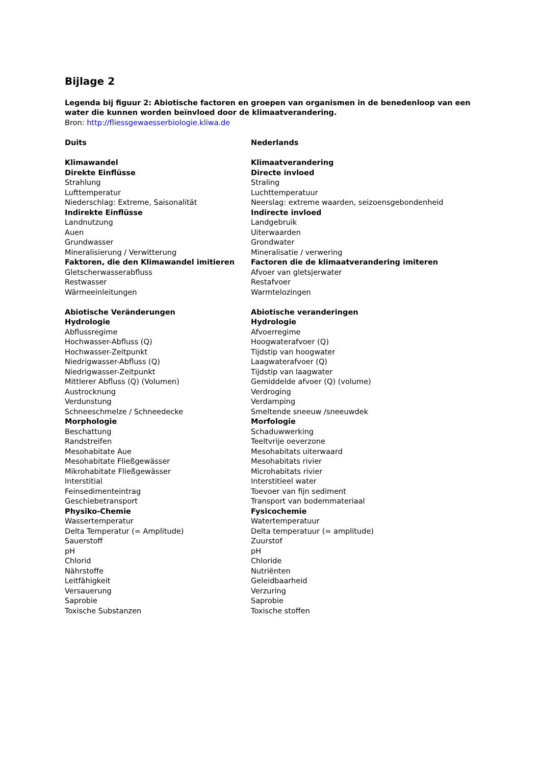Bijlage 2
Legenda bij figuur 2: Abiotische factoren en groepen van organismen in de benedenloop van een water die kunnen worden beïnvloed door de klimaatverandering.
Bron: http://fliessgewaesserbiologie.kliwa.de
| Duits | Nederlands |
| Klimawandel | Klimaatverandering |
| Direkte Einflüsse | Directe invloed |
| Strahlung | Straling |
| Lufttemperatur | Luchttemperatuur |
| Niederschlag: Extreme, Saisonalität | Neerslag: extreme waarden, seizoensgebondenheid |
| Indirekte Einflüsse | Indirecte invloed |
| Landnutzung | Landgebruik |
| Auen | Uiterwaarden |
| Grundwasser | Grondwater |
| Mineralisierung / Verwitterung | Mineralisatie / verwering |
| Faktoren, die den Klimawandel imitieren | Factoren die de klimaatverandering imiteren |
| Gletscherwasserabfluss | Afvoer van gletsjerwater |
| Restwasser | Restafvoer |
| Wärmeeinleitungen | Warmtelozingen |
| Abiotische Veränderungen | Abiotische veranderingen |
| Hydrologie | Hydrologie |
| Abflussregime | Afvoerregime |
| Hochwasser-Abfluss (Q) | Hoogwaterafvoer (Q) |
| Hochwasser-Zeitpunkt | Tijdstip van hoogwater |
| Niedrigwasser-Abfluss (Q) | Laagwaterafvoer (Q) |
| Niedrigwasser-Zeitpunkt | Tijdstip van laagwater |
| Mittlerer Abfluss (Q) (Volumen) | Gemiddelde afvoer (Q) (volume) |
| Austrocknung | Verdroging |
| Verdunstung | Verdamping |
| Schneeschmelze / Schneedecke | Smeltende sneeuw /sneeuwdek |
| Morphologie | Morfologie |
| Beschattung | Schaduwwerking |
| Randstreifen | Teeltvrije oeverzone |
| Mesohabitate Aue | Mesohabitats uiterwaard |
| Mesohabitate Fließgewässer | Mesohabitats rivier |
| Mikrohabitate Fließgewässer | Microhabitats rivier |
| Interstitial | Interstitieel water |
| Feinsedimenteintrag | Toevoer van fijn sediment |
| Geschiebetransport | Transport van bodemmateriaal |
| Physiko-Chemie | Fysicochemie |
| Wassertemperatur | Watertemperatuur |
| Delta Temperatur (= Amplitude) | Delta temperatuur (= amplitude) |
| Sauerstoff | Zuurstof |
| pH | pH |
| Chlorid | Chloride |
| Nährstoffe | Nutriënten |
| Leitfähigkeit | Geleidbaarheid |
| Versauerung | Verzuring |
| Saprobie | Saprobie |
| Toxische Substanzen | Toxische stoffen |